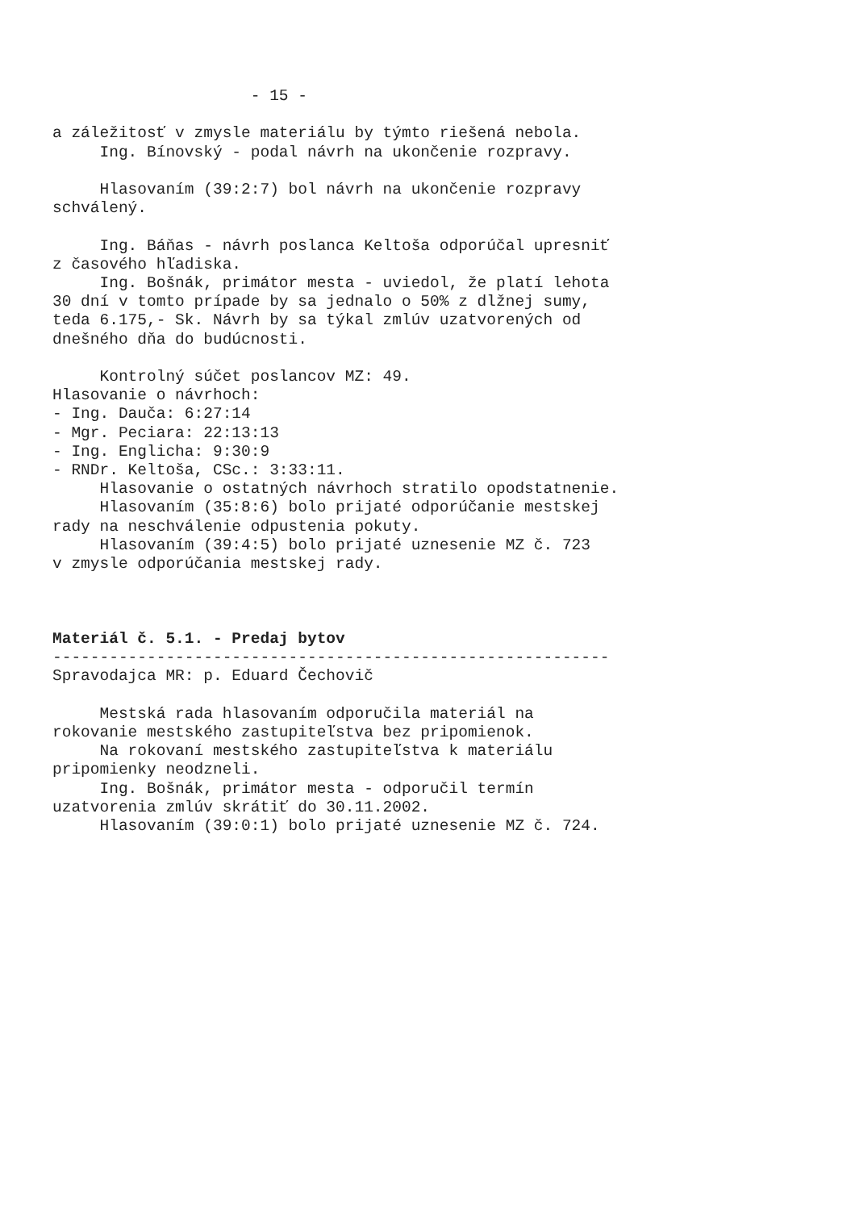- 15 - a záležitosť v zmysle materiálu by týmto riešená nebola. Ing. Bínovský - podal návrh na ukončenie rozpravy. Hlasovaním (39:2:7) bol návrh na ukončenie rozpravy schválený. Ing. Báňas - návrh poslanca Keltoša odporúčal upresniť z časového hľadiska. Ing. Bošnák, primátor mesta - uviedol, že platí lehota 30 dní v tomto prípade by sa jednalo o 50% z dlžnej sumy, teda 6.175,- Sk. Návrh by sa týkal zmlúv uzatvorených od dnešného dňa do budúcnosti. Kontrolný súčet poslancov MZ: 49. Hlasovanie o návrhoch: - Ing. Dauča: 6:27:14 - Mgr. Peciara: 22:13:13 - Ing. Englicha: 9:30:9 - RNDr. Keltoša, CSc.: 3:33:11. Hlasovanie o ostatných návrhoch stratilo opodstatnenie. Hlasovaním (35:8:6) bolo prijaté odporúčanie mestskej rady na neschválenie odpustenia pokuty. Hlasovaním (39:4:5) bolo prijaté uznesenie MZ č. 723 v zmysle odporúčania mestskej rady. Materiál č. 5.1. - Predaj bytov ----------------------------------------------------------- Spravodajca MR: p. Eduard Čechovič Mestská rada hlasovaním odporučila materiál na rokovanie mestského zastupiteľstva bez pripomienok. Na rokovaní mestského zastupiteľstva k materiálu pripomienky neodzneli. Ing. Bošnák, primátor mesta - odporučil termín uzatvorenia zmlúv skrátiť do 30.11.2002. Hlasovaním (39:0:1) bolo prijaté uznesenie MZ č. 724.